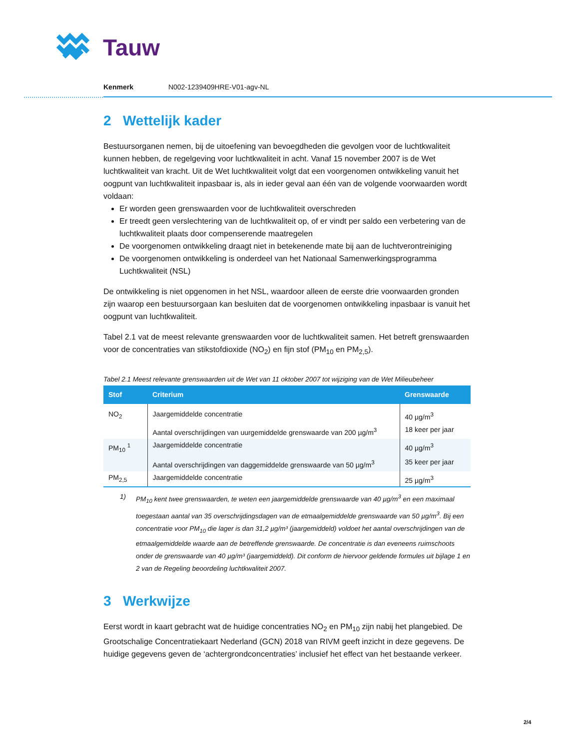Tauw
Kenmerk N002-1239409HRE-V01-agv-NL
2 Wettelijk kader
Bestuursorganen nemen, bij de uitoefening van bevoegdheden die gevolgen voor de luchtkwaliteit kunnen hebben, de regelgeving voor luchtkwaliteit in acht. Vanaf 15 november 2007 is de Wet luchtkwaliteit van kracht. Uit de Wet luchtkwaliteit volgt dat een voorgenomen ontwikkeling vanuit het oogpunt van luchtkwaliteit inpasbaar is, als in ieder geval aan één van de volgende voorwaarden wordt voldaan:
Er worden geen grenswaarden voor de luchtkwaliteit overschreden
Er treedt geen verslechtering van de luchtkwaliteit op, of er vindt per saldo een verbetering van de luchtkwaliteit plaats door compenserende maatregelen
De voorgenomen ontwikkeling draagt niet in betekenende mate bij aan de luchtverontreiniging
De voorgenomen ontwikkeling is onderdeel van het Nationaal Samenwerkingsprogramma Luchtkwaliteit (NSL)
De ontwikkeling is niet opgenomen in het NSL, waardoor alleen de eerste drie voorwaarden gronden zijn waarop een bestuursorgaan kan besluiten dat de voorgenomen ontwikkeling inpasbaar is vanuit het oogpunt van luchtkwaliteit.
Tabel 2.1 vat de meest relevante grenswaarden voor de luchtkwaliteit samen. Het betreft grenswaarden voor de concentraties van stikstofdioxide (NO<sub>2</sub>) en fijn stof (PM<sub>10</sub> en PM<sub>2,5</sub>).
Tabel 2.1 Meest relevante grenswaarden uit de Wet van 11 oktober 2007 tot wijziging van de Wet Milieubeheer
| Stof | Criterium | Grenswaarde |
| --- | --- | --- |
| NO<sub>2</sub> | Jaargemiddelde concentratie | 40 µg/m<sup>3</sup> |
| | Aantal overschrijdingen van uurgemiddelde grenswaarde van 200 µg/m<sup>3</sup> | 18 keer per jaar |
| PM<sub>10</sub> <sup>1</sup> | Jaargemiddelde concentratie | 40 µg/m<sup>3</sup> |
| | Aantal overschrijdingen van daggemiddelde grenswaarde van 50 µg/m<sup>3</sup> | 35 keer per jaar |
| PM<sub>2,5</sub> | Jaargemiddelde concentratie | 25 µg/m<sup>3</sup> |
1) PM<sub>10</sub> kent twee grenswaarden, te weten een jaargemiddelde grenswaarde van 40 µg/m<sup>3</sup> en een maximaal toegestaan aantal van 35 overschrijdingsdagen van de etmaalgemiddelde grenswaarde van 50 µg/m<sup>3</sup>. Bij een concentratie voor PM<sub>10</sub> die lager is dan 31,2 µg/m³ (jaargemiddeld) voldoet het aantal overschrijdingen van de etmaalgemiddelde waarde aan de betreffende grenswaarde. De concentratie is dan eveneens ruimschoots onder de grenswaarde van 40 µg/m³ (jaargemiddeld). Dit conform de hiervoor geldende formules uit bijlage 1 en 2 van de Regeling beoordeling luchtkwaliteit 2007.
3 Werkwijze
Eerst wordt in kaart gebracht wat de huidige concentraties NO<sub>2</sub> en PM<sub>10</sub> zijn nabij het plangebied. De Grootschalige Concentratiekaart Nederland (GCN) 2018 van RIVM geeft inzicht in deze gegevens. De huidige gegevens geven de ‘achtergrondconcentraties’ inclusief het effect van het bestaande verkeer.
2/4